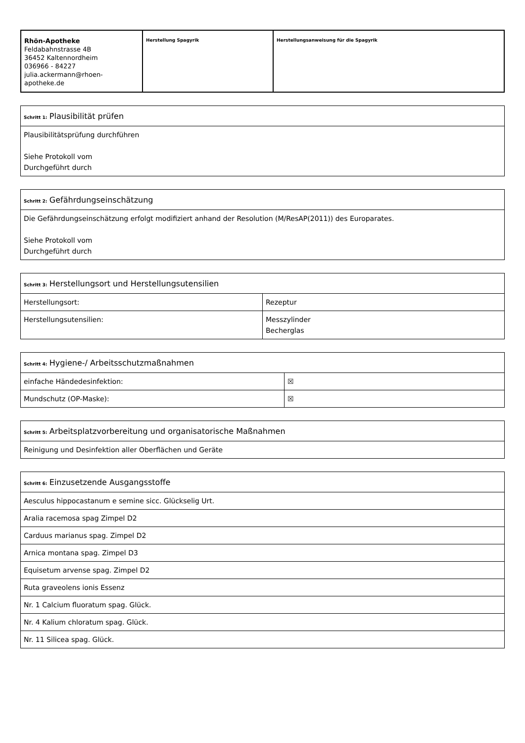| Rhön-Apotheke Feldabahnstrasse 4B 36452 Kaltennordheim 036966 - 84227 julia.ackermann@rhoen-apotheke.de | Herstellung Spagyrik | Herstellungsanweisung für die Spagyrik |
| Schritt 1: Plausibilität prüfen |
| Plausibilitätsprüfung durchführen Siehe Protokoll vom Durchgeführt durch |
| Schritt 2: Gefährdungseinschätzung |
| Die Gefährdungseinschätzung erfolgt modifiziert anhand der Resolution (M/ResAP(2011)) des Europarates. Siehe Protokoll vom Durchgeführt durch |
| Schritt 3: Herstellungsort und Herstellungsutensilien | |
| Herstellungsort: | Rezeptur |
| Herstellungsutensilien: | Messzylinder Becherglas |
| Schritt 4: Hygiene-/ Arbeitsschutzmaßnahmen | |
| einfache Händedesinfektion: | ☒ |
| Mundschutz (OP-Maske): | ☒ |
| Schritt 5: Arbeitsplatzvorbereitung und organisatorische Maßnahmen |
| Reinigung und Desinfektion aller Oberflächen und Geräte |
| Schritt 6: Einzusetzende Ausgangsstoffe |
| Aesculus hippocastanum e semine sicc. Glückselig Urt. |
| Aralia racemosa spag Zimpel D2 |
| Carduus marianus spag. Zimpel D2 |
| Arnica montana spag. Zimpel D3 |
| Equisetum arvense spag. Zimpel D2 |
| Ruta graveolens ionis Essenz |
| Nr. 1 Calcium fluoratum spag. Glück. |
| Nr. 4 Kalium chloratum spag. Glück. |
| Nr. 11 Silicea spag. Glück. |